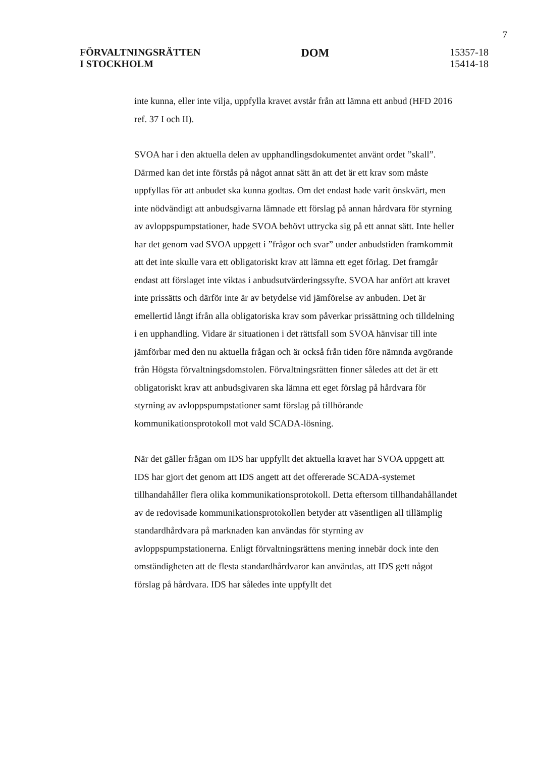7
FÖRVALTNINGSRÄTTEN
I STOCKHOLM
DOM
15357-18
15414-18
inte kunna, eller inte vilja, uppfylla kravet avstår från att lämna ett anbud (HFD 2016 ref. 37 I och II).
SVOA har i den aktuella delen av upphandlingsdokumentet använt ordet ”skall”. Därmed kan det inte förstås på något annat sätt än att det är ett krav som måste uppfyllas för att anbudet ska kunna godtas. Om det endast hade varit önskvärt, men inte nödvändigt att anbudsgivarna lämnade ett förslag på annan hårdvara för styrning av avloppspumpstationer, hade SVOA behövt uttrycka sig på ett annat sätt. Inte heller har det genom vad SVOA uppgett i ”frågor och svar” under anbudstiden framkommit att det inte skulle vara ett obligatoriskt krav att lämna ett eget förlag. Det framgår endast att förslaget inte viktas i anbudsutvärderingssyfte. SVOA har anfört att kravet inte prissätts och därför inte är av betydelse vid jämförelse av anbuden. Det är emellertid långt ifrån alla obligatoriska krav som påverkar prissättning och tilldelning i en upphandling. Vidare är situationen i det rättsfall som SVOA hänvisar till inte jämförbar med den nu aktuella frågan och är också från tiden före nämnda avgörande från Högsta förvaltningsdomstolen. Förvaltningsrätten finner således att det är ett obligatoriskt krav att anbudsgivaren ska lämna ett eget förslag på hårdvara för styrning av avloppspumpstationer samt förslag på tillhörande kommunikationsprotokoll mot vald SCADA-lösning.
När det gäller frågan om IDS har uppfyllt det aktuella kravet har SVOA uppgett att IDS har gjort det genom att IDS angett att det offererade SCADA-systemet tillhandahåller flera olika kommunikationsprotokoll. Detta eftersom tillhandahållandet av de redovisade kommunikationsprotokollen betyder att väsentligen all tillämplig standardhårdvara på marknaden kan användas för styrning av avloppspumpstationerna. Enligt förvaltningsrättens mening innebär dock inte den omständigheten att de flesta standardhårdvaror kan användas, att IDS gett något förslag på hårdvara. IDS har således inte uppfyllt det